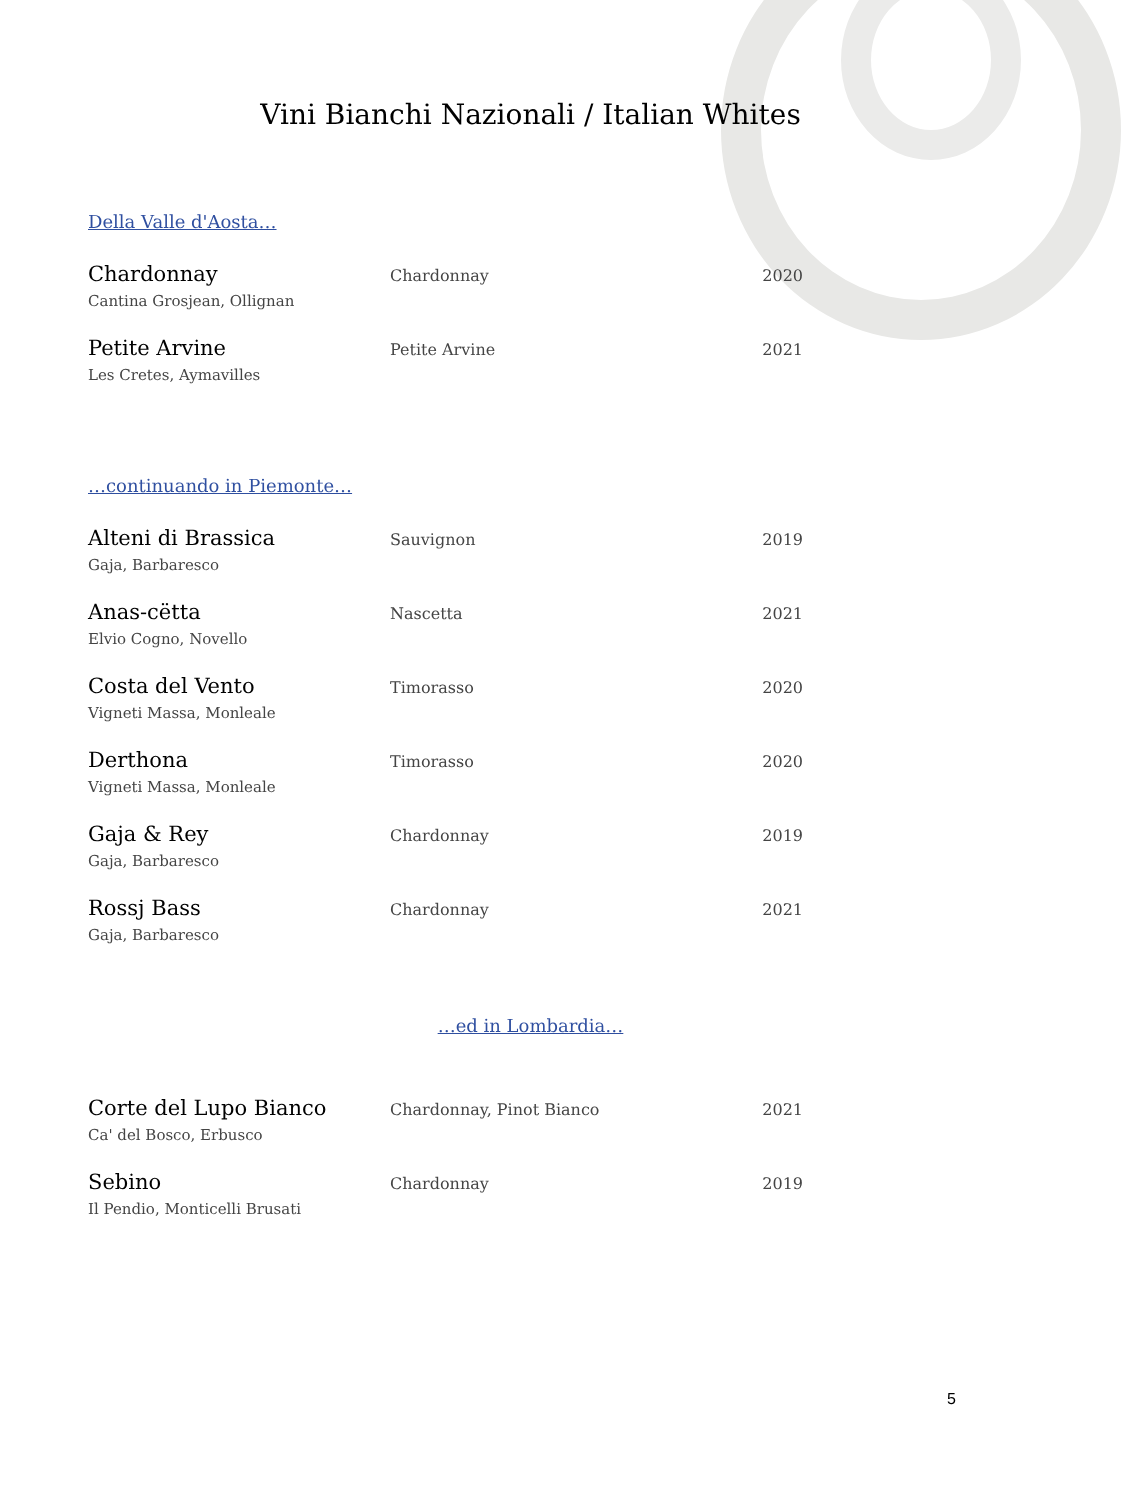Vini Bianchi Nazionali / Italian Whites
Della Valle d'Aosta…
| Chardonnay Cantina Grosjean, Ollignan | Chardonnay | 2020 |
| Petite Arvine Les Cretes, Aymavilles | Petite Arvine | 2021 |
…continuando in Piemonte…
| Alteni di Brassica Gaja, Barbaresco | Sauvignon | 2019 |
| Anas-cëtta Elvio Cogno, Novello | Nascetta | 2021 |
| Costa del Vento Vigneti Massa, Monleale | Timorasso | 2020 |
| Derthona Vigneti Massa, Monleale | Timorasso | 2020 |
| Gaja & Rey Gaja, Barbaresco | Chardonnay | 2019 |
| Rossj Bass Gaja, Barbaresco | Chardonnay | 2021 |
…ed in Lombardia…
| Corte del Lupo Bianco Ca' del Bosco, Erbusco | Chardonnay, Pinot Bianco | 2021 |
| Sebino Il Pendio, Monticelli Brusati | Chardonnay | 2019 |
5